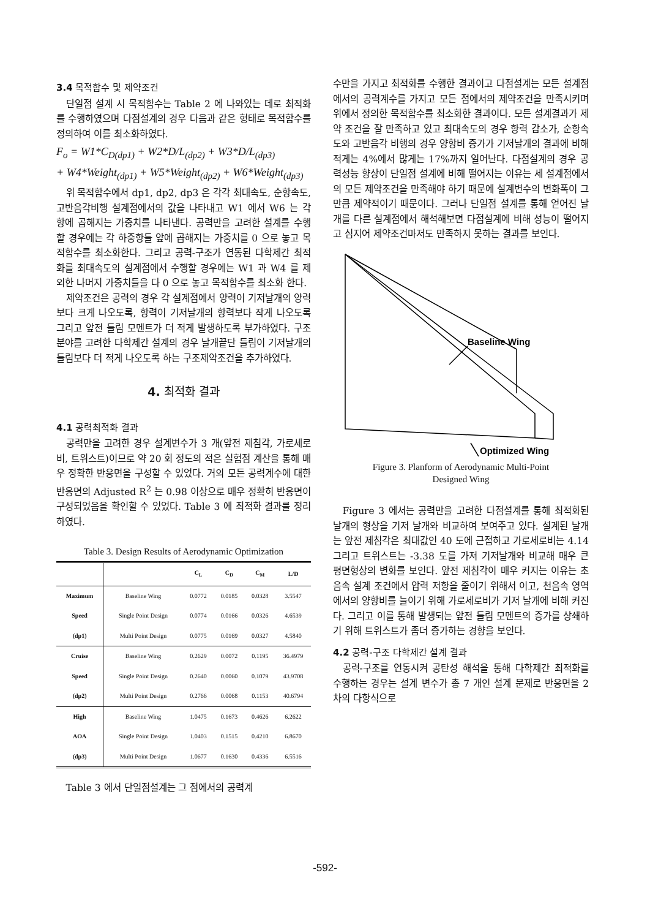3.4 목적함수 및 제약조건
단일점 설계 시 목적함수는 Table 2 에 나와있는 데로 최적화를 수행하였으며 다점설계의 경우 다음과 같은 형태로 목적함수를 정의하여 이를 최소화하였다.
F<sub>o</sub> = W1*C<sub>D(dp1)</sub> + W2*D/L<sub>(dp2)</sub> + W3*D/L<sub>(dp3)</sub>
+ W4*Weight<sub>(dp1)</sub> + W5*Weight<sub>(dp2)</sub> + W6*Weight<sub>(dp3)</sub>
위 목적함수에서 dp1, dp2, dp3 은 각각 최대속도, 순항속도, 고반음각비행 설계점에서의 값을 나타내고 W1 에서 W6 는 각 항에 곱해지는 가중치를 나타낸다. 공력만을 고려한 설계를 수행할 경우에는 각 하중항들 앞에 곱해지는 가중치를 0 으로 놓고 목적함수를 최소화한다. 그리고 공력-구조가 연동된 다학제간 최적화를 최대속도의 설계점에서 수행할 경우에는 W1 과 W4 를 제외한 나머지 가중치들을 다 0 으로 놓고 목적함수를 최소화 한다.
제약조건은 공력의 경우 각 설계점에서 양력이 기저날개의 양력보다 크게 나오도록, 항력이 기저날개의 항력보다 작게 나오도록 그리고 앞전 들림 모멘트가 더 적게 발생하도록 부가하였다. 구조분야를 고려한 다학제간 설계의 경우 날개끝단 들림이 기저날개의 들림보다 더 적게 나오도록 하는 구조제약조건을 추가하였다.
4. 최적화 결과
4.1 공력최적화 결과
공력만을 고려한 경우 설계변수가 3 개(앞전 제침각, 가로세로비, 트위스트)이므로 약 20 회 정도의 적은 실험점 계산을 통해 매우 정확한 반응면을 구성할 수 있었다. 거의 모든 공력계수에 대한 반응면의 Adjusted R<sup>2</sup> 는 0.98 이상으로 매우 정확히 반응면이 구성되었음을 확인할 수 있었다. Table 3 에 최적화 결과를 정리하였다.
Table 3. Design Results of Aerodynamic Optimization
| | | C<sub>L</sub> | C<sub>D</sub> | C<sub>M</sub> | L/D |
| --- | --- | --- | --- | --- | --- |
| Maximum | Baseline Wing | 0.0772 | 0.0185 | 0.0328 | 3.5547 |
| Speed | Single Point Design | 0.0774 | 0.0166 | 0.0326 | 4.6539 |
| (dp1) | Multi Point Design | 0.0775 | 0.0169 | 0.0327 | 4.5840 |
| Cruise | Baseline Wing | 0.2629 | 0.0072 | 0.1195 | 36.4979 |
| Speed | Single Point Design | 0.2640 | 0.0060 | 0.1079 | 43.9708 |
| (dp2) | Multi Point Design | 0.2766 | 0.0068 | 0.1153 | 40.6794 |
| High | Baseline Wing | 1.0475 | 0.1673 | 0.4626 | 6.2622 |
| AOA | Single Point Design | 1.0403 | 0.1515 | 0.4210 | 6.8670 |
| (dp3) | Multi Point Design | 1.0677 | 0.1630 | 0.4336 | 6.5516 |
Table 3 에서 단일점설계는 그 점에서의 공력계
수만을 가지고 최적화를 수행한 결과이고 다점설계는 모든 설계점에서의 공력계수를 가지고 모든 점에서의 제약조건을 만족시키며 위에서 정의한 목적함수를 최소화한 결과이다. 모든 설계결과가 제약 조건을 잘 만족하고 있고 최대속도의 경우 항력 감소가, 순항속도와 고반음각 비행의 경우 양항비 증가가 기저날개의 결과에 비해 적게는 4%에서 많게는 17%까지 일어난다. 다점설계의 경우 공력성능 향상이 단일점 설계에 비해 떨어지는 이유는 세 설계점에서의 모든 제약조건을 만족해야 하기 때문에 설계변수의 변화폭이 그 만큼 제약적이기 때문이다. 그러나 단일점 설계를 통해 얻어진 날개를 다른 설계점에서 해석해보면 다점설계에 비해 성능이 떨어지고 심지어 제약조건마저도 만족하지 못하는 결과를 보인다.
Baseline Wing
Optimized Wing
Figure 3. Planform of Aerodynamic Multi-Point
Designed Wing
Figure 3 에서는 공력만을 고려한 다점설계를 통해 최적화된 날개의 형상을 기저 날개와 비교하여 보여주고 있다. 설계된 날개는 앞전 제침각은 최대값인 40 도에 근접하고 가로세로비는 4.14 그리고 트위스트는 -3.38 도를 가져 기저날개와 비교해 매우 큰 평면형상의 변화를 보인다. 앞전 제침각이 매우 커지는 이유는 초음속 설계 조건에서 압력 저항을 줄이기 위해서 이고, 천음속 영역에서의 양항비를 늘이기 위해 가로세로비가 기저 날개에 비해 커진다. 그리고 이를 통해 발생되는 앞전 들림 모멘트의 증가를 상쇄하기 위해 트위스트가 좀더 증가하는 경향을 보인다.
4.2 공력-구조 다학제간 설계 결과
공력-구조를 연동시켜 공탄성 해석을 통해 다학제간 최적화를 수행하는 경우는 설계 변수가 총 7 개인 설계 문제로 반응면을 2 차의 다항식으로
-592-